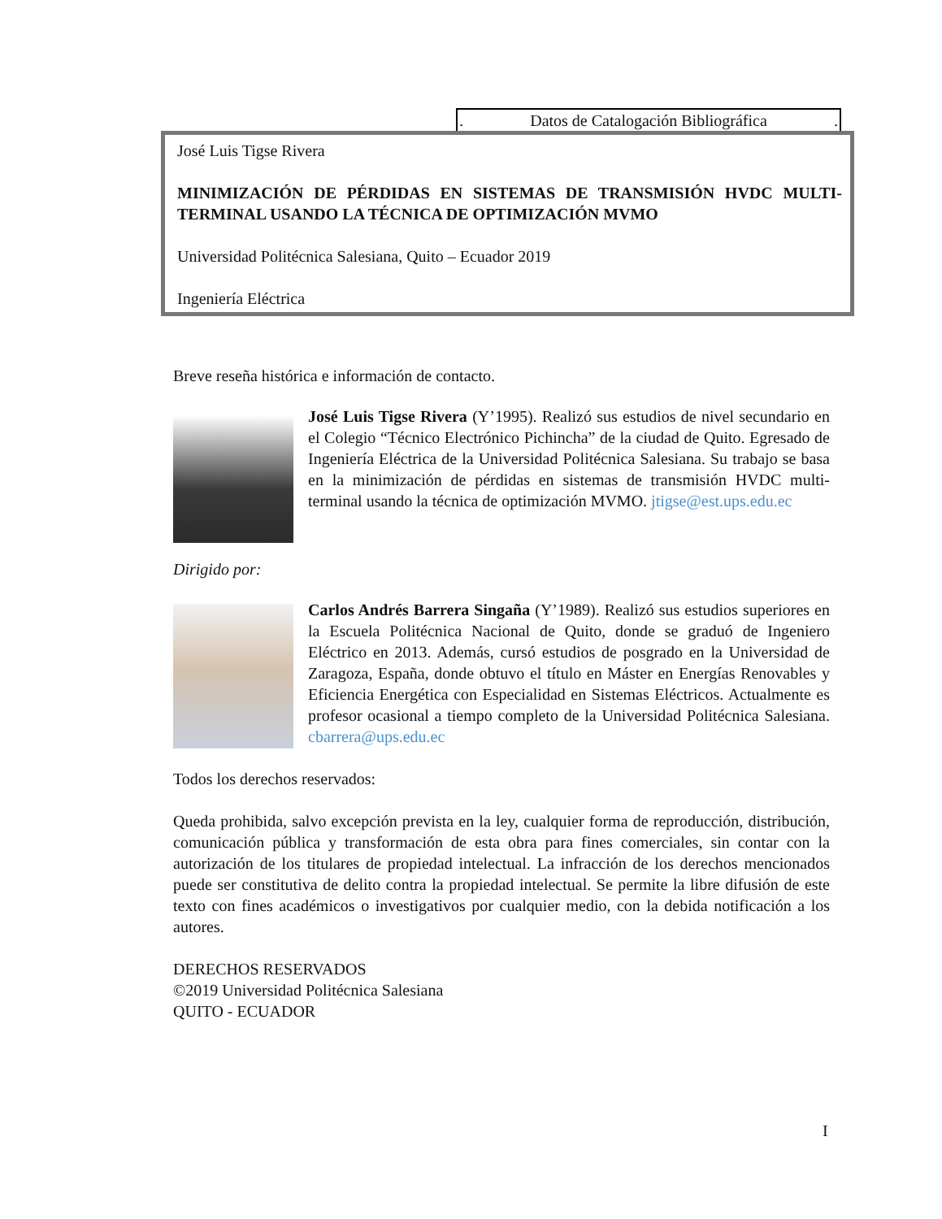. Datos de Catalogación Bibliográfica.
José Luis Tigse Rivera
MINIMIZACIÓN DE PÉRDIDAS EN SISTEMAS DE TRANSMISIÓN HVDC MULTI-TERMINAL USANDO LA TÉCNICA DE OPTIMIZACIÓN MVMO
Universidad Politécnica Salesiana, Quito – Ecuador 2019
Ingeniería Eléctrica
Breve reseña histórica e información de contacto.
José Luis Tigse Rivera (Y’1995). Realizó sus estudios de nivel secundario en el Colegio “Técnico Electrónico Pichincha” de la ciudad de Quito. Egresado de Ingeniería Eléctrica de la Universidad Politécnica Salesiana. Su trabajo se basa en la minimización de pérdidas en sistemas de transmisión HVDC multi-terminal usando la técnica de optimización MVMO. jtigse@est.ups.edu.ec
Dirigido por:
Carlos Andrés Barrera Singaña (Y’1989). Realizó sus estudios superiores en la Escuela Politécnica Nacional de Quito, donde se graduó de Ingeniero Eléctrico en 2013. Además, cursó estudios de posgrado en la Universidad de Zaragoza, España, donde obtuvo el título en Máster en Energías Renovables y Eficiencia Energética con Especialidad en Sistemas Eléctricos. Actualmente es profesor ocasional a tiempo completo de la Universidad Politécnica Salesiana. cbarrera@ups.edu.ec
Todos los derechos reservados:
Queda prohibida, salvo excepción prevista en la ley, cualquier forma de reproducción, distribución, comunicación pública y transformación de esta obra para fines comerciales, sin contar con la autorización de los titulares de propiedad intelectual. La infracción de los derechos mencionados puede ser constitutiva de delito contra la propiedad intelectual. Se permite la libre difusión de este texto con fines académicos o investigativos por cualquier medio, con la debida notificación a los autores.
DERECHOS RESERVADOS
©2019 Universidad Politécnica Salesiana
QUITO - ECUADOR
I